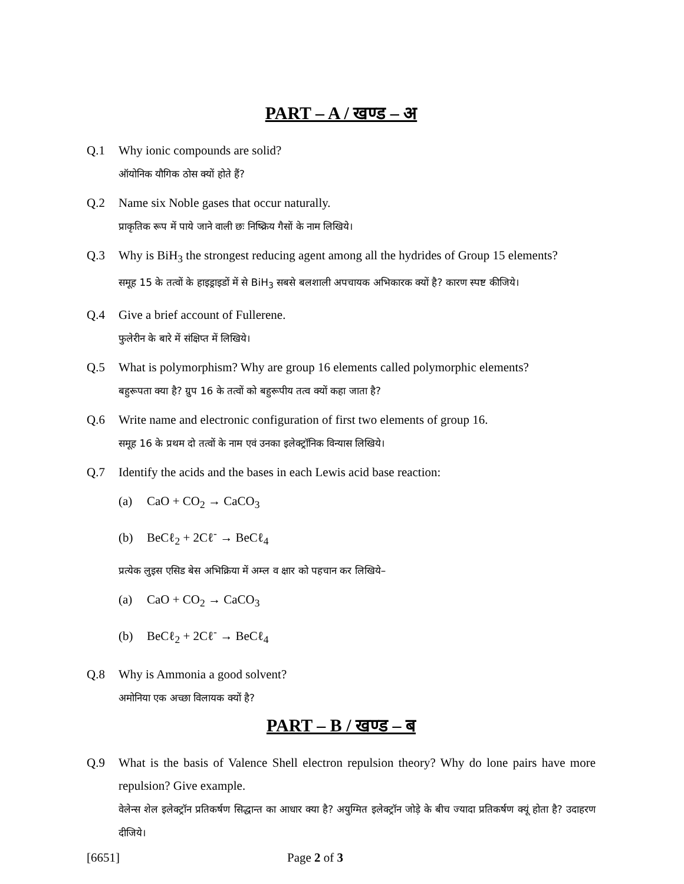PART – A / खण्ड – अ
Q.1 Why ionic compounds are solid?
ऑयोनिक यौगिक ठोस क्यों होते हैं?
Q.2 Name six Noble gases that occur naturally.
प्राकृतिक रूप में पाये जाने वाली छः निष्क्रिय गैसों के नाम लिखिये।
Q.3 Why is BiH<sub>3</sub> the strongest reducing agent among all the hydrides of Group 15 elements?
समूह 15 के तत्वों के हाइड्राइडों में से BiH<sub>3</sub> सबसे बलशाली अपचायक अभिकारक क्यों है? कारण स्पष्ट कीजिये।
Q.4 Give a brief account of Fullerene.
फुलेरीन के बारे में संक्षिप्त में लिखिये।
Q.5 What is polymorphism? Why are group 16 elements called polymorphic elements?
बहुरूपता क्या है? ग्रुप 16 के तत्वों को बहुरूपीय तत्व क्यों कहा जाता है?
Q.6 Write name and electronic configuration of first two elements of group 16.
समूह 16 के प्रथम दो तत्वों के नाम एवं उनका इलेक्ट्रॉनिक विन्यास लिखिये।
Q.7 Identify the acids and the bases in each Lewis acid base reaction:
(a) CaO + CO<sub>2</sub> → CaCO<sub>3</sub>
(b) BeCℓ<sub>2</sub> + 2Cℓ<sup>-</sup> → BeCℓ<sub>4</sub>
प्रत्येक लुइस एसिड बेस अभिक्रिया में अम्ल व क्षार को पहचान कर लिखिये–
(a) CaO + CO<sub>2</sub> → CaCO<sub>3</sub>
(b) BeCℓ<sub>2</sub> + 2Cℓ<sup>-</sup> → BeCℓ<sub>4</sub>
Q.8 Why is Ammonia a good solvent?
अमोनिया एक अच्छा विलायक क्यों है?
PART – B / खण्ड – ब
Q.9 What is the basis of Valence Shell electron repulsion theory? Why do lone pairs have more repulsion? Give example.
वेलेन्स शेल इलेक्ट्रॉन प्रतिकर्षण सिद्धान्त का आधार क्या है? अयुग्मित इलेक्ट्रॉन जोड़े के बीच ज्यादा प्रतिकर्षण क्यूं होता है? उदाहरण दीजिये।
[6651] Page 2 of 3